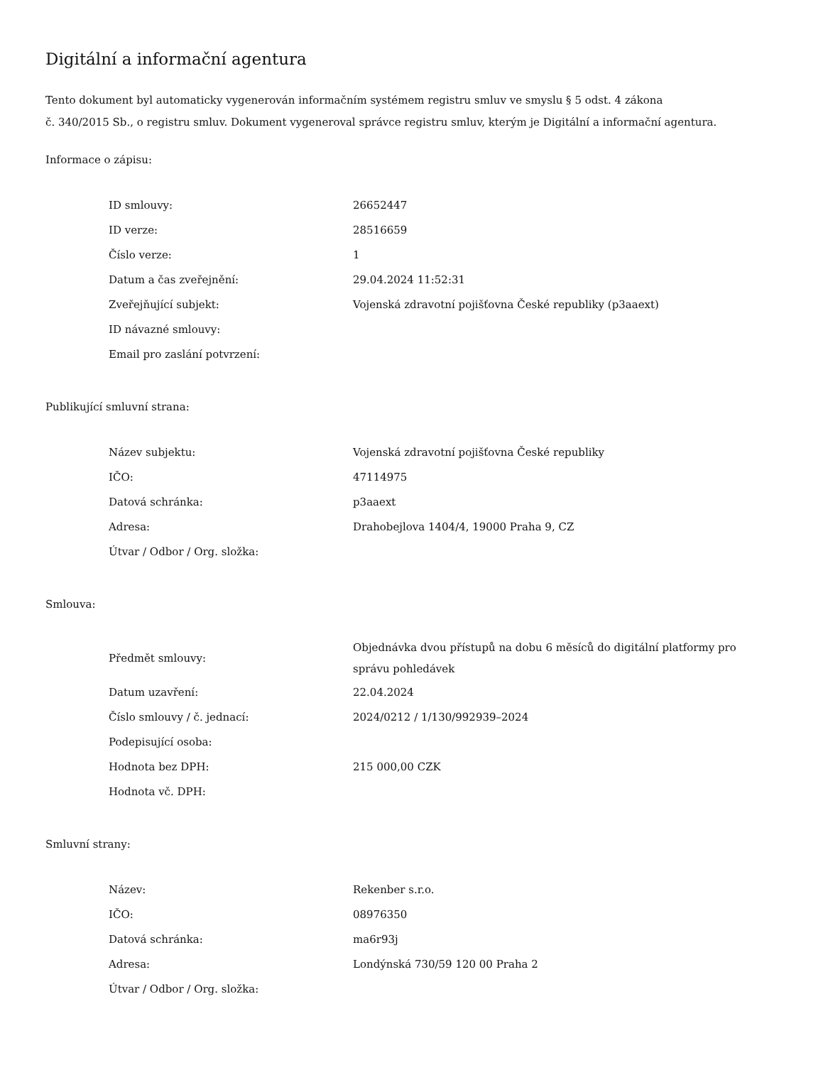Digitální a informační agentura
Tento dokument byl automaticky vygenerován informačním systémem registru smluv ve smyslu § 5 odst. 4 zákona
č. 340/2015 Sb., o registru smluv. Dokument vygeneroval správce registru smluv, kterým je Digitální a informační agentura.
Informace o zápisu:
| ID smlouvy: | 26652447 |
| ID verze: | 28516659 |
| Číslo verze: | 1 |
| Datum a čas zveřejnění: | 29.04.2024 11:52:31 |
| Zveřejňující subjekt: | Vojenská zdravotní pojišťovna České republiky (p3aaext) |
| ID návazné smlouvy: | |
| Email pro zaslání potvrzení: | |
Publikující smluvní strana:
| Název subjektu: | Vojenská zdravotní pojišťovna České republiky |
| IČO: | 47114975 |
| Datová schránka: | p3aaext |
| Adresa: | Drahobejlova 1404/4, 19000 Praha 9, CZ |
| Útvar / Odbor / Org. složka: | |
Smlouva:
| Předmět smlouvy: | Objednávka dvou přístupů na dobu 6 měsíců do digitální platformy pro správu pohledávek |
| Datum uzavření: | 22.04.2024 |
| Číslo smlouvy / č. jednací: | 2024/0212 / 1/130/992939–2024 |
| Podepisující osoba: | |
| Hodnota bez DPH: | 215 000,00 CZK |
| Hodnota vč. DPH: | |
Smluvní strany:
| Název: | Rekenber s.r.o. |
| IČO: | 08976350 |
| Datová schránka: | ma6r93j |
| Adresa: | Londýnská 730/59 120 00 Praha 2 |
| Útvar / Odbor / Org. složka: | |